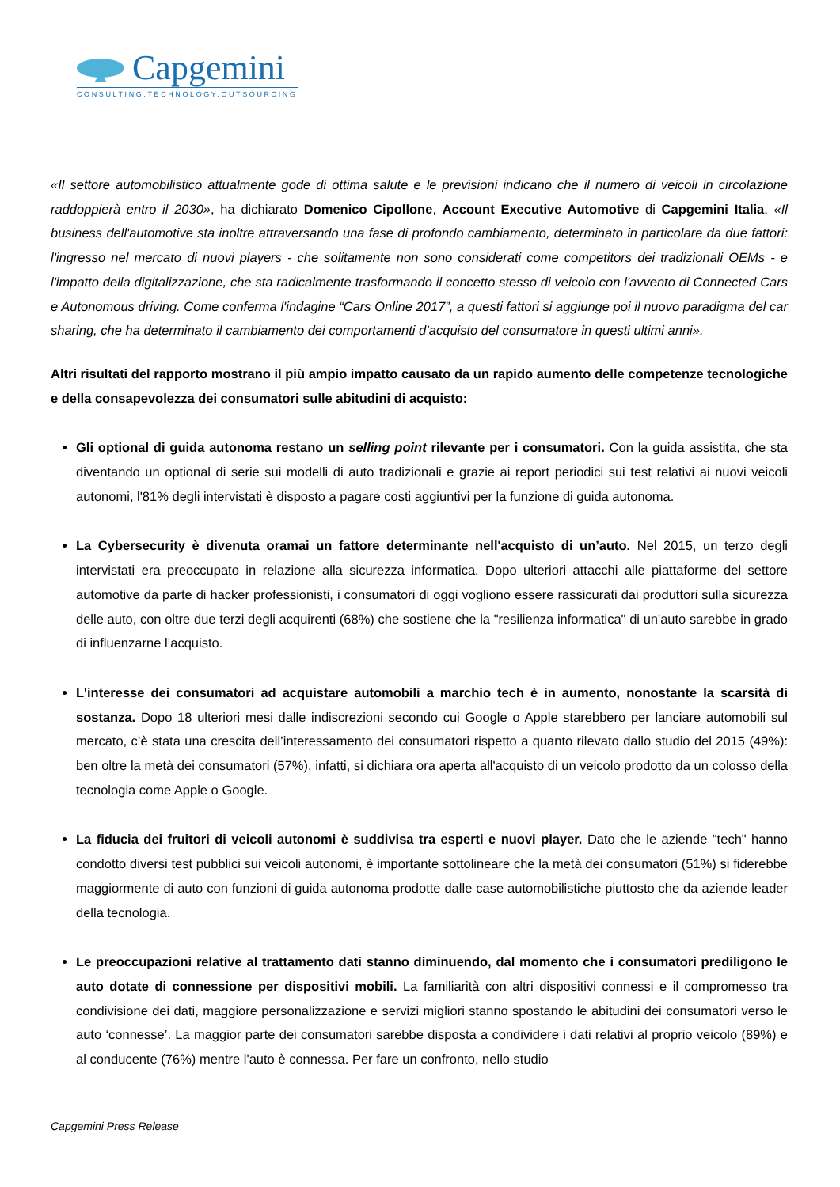Capgemini
CONSULTING.TECHNOLOGY.OUTSOURCING
«Il settore automobilistico attualmente gode di ottima salute e le previsioni indicano che il numero di veicoli in circolazione raddoppierà entro il 2030», ha dichiarato Domenico Cipollone, Account Executive Automotive di Capgemini Italia. «Il business dell'automotive sta inoltre attraversando una fase di profondo cambiamento, determinato in particolare da due fattori: l'ingresso nel mercato di nuovi players - che solitamente non sono considerati come competitors dei tradizionali OEMs - e l'impatto della digitalizzazione, che sta radicalmente trasformando il concetto stesso di veicolo con l'avvento di Connected Cars e Autonomous driving. Come conferma l'indagine “Cars Online 2017”, a questi fattori si aggiunge poi il nuovo paradigma del car sharing, che ha determinato il cambiamento dei comportamenti d’acquisto del consumatore in questi ultimi anni».
Altri risultati del rapporto mostrano il più ampio impatto causato da un rapido aumento delle competenze tecnologiche e della consapevolezza dei consumatori sulle abitudini di acquisto:
Gli optional di guida autonoma restano un selling point rilevante per i consumatori. Con la guida assistita, che sta diventando un optional di serie sui modelli di auto tradizionali e grazie ai report periodici sui test relativi ai nuovi veicoli autonomi, l'81% degli intervistati è disposto a pagare costi aggiuntivi per la funzione di guida autonoma.
La Cybersecurity è divenuta oramai un fattore determinante nell'acquisto di un’auto. Nel 2015, un terzo degli intervistati era preoccupato in relazione alla sicurezza informatica. Dopo ulteriori attacchi alle piattaforme del settore automotive da parte di hacker professionisti, i consumatori di oggi vogliono essere rassicurati dai produttori sulla sicurezza delle auto, con oltre due terzi degli acquirenti (68%) che sostiene che la "resilienza informatica" di un'auto sarebbe in grado di influenzarne l’acquisto.
L'interesse dei consumatori ad acquistare automobili a marchio tech è in aumento, nonostante la scarsità di sostanza. Dopo 18 ulteriori mesi dalle indiscrezioni secondo cui Google o Apple starebbero per lanciare automobili sul mercato, c’è stata una crescita dell’interessamento dei consumatori rispetto a quanto rilevato dallo studio del 2015 (49%): ben oltre la metà dei consumatori (57%), infatti, si dichiara ora aperta all'acquisto di un veicolo prodotto da un colosso della tecnologia come Apple o Google.
La fiducia dei fruitori di veicoli autonomi è suddivisa tra esperti e nuovi player. Dato che le aziende "tech" hanno condotto diversi test pubblici sui veicoli autonomi, è importante sottolineare che la metà dei consumatori (51%) si fiderebbe maggiormente di auto con funzioni di guida autonoma prodotte dalle case automobilistiche piuttosto che da aziende leader della tecnologia.
Le preoccupazioni relative al trattamento dati stanno diminuendo, dal momento che i consumatori prediligono le auto dotate di connessione per dispositivi mobili. La familiarità con altri dispositivi connessi e il compromesso tra condivisione dei dati, maggiore personalizzazione e servizi migliori stanno spostando le abitudini dei consumatori verso le auto ‘connesse’. La maggior parte dei consumatori sarebbe disposta a condividere i dati relativi al proprio veicolo (89%) e al conducente (76%) mentre l'auto è connessa. Per fare un confronto, nello studio
Capgemini Press Release